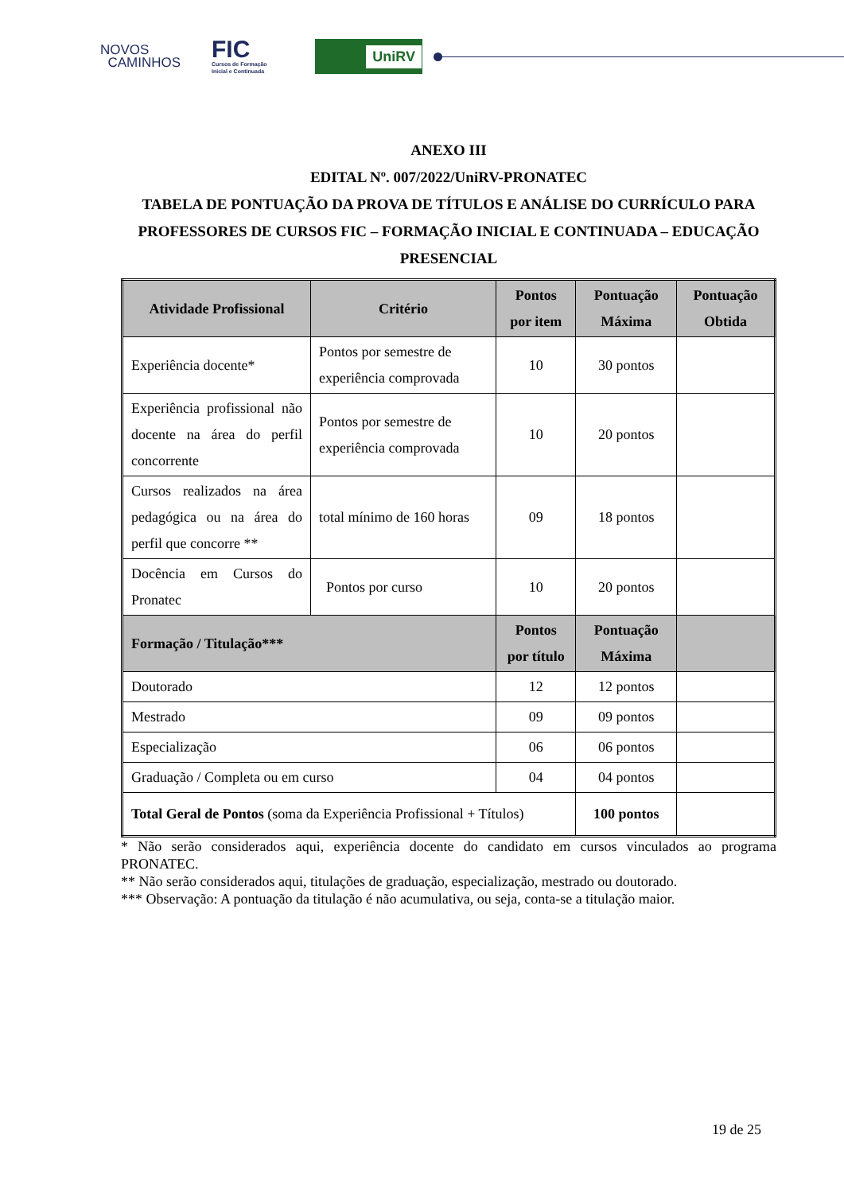NOVOS
CAMINHOS
FIC
Cursos de Formação
Inicial e Continuada
UniRV
ANEXO III
EDITAL Nº. 007/2022/UniRV-PRONATEC
TABELA DE PONTUAÇÃO DA PROVA DE TÍTULOS E ANÁLISE DO CURRÍCULO PARA PROFESSORES DE CURSOS FIC – FORMAÇÃO INICIAL E CONTINUADA – EDUCAÇÃO PRESENCIAL
| Atividade Profissional | Critério | Pontos por item | Pontuação Máxima | Pontuação Obtida |
| --- | --- | --- | --- | --- |
| Experiência docente* | Pontos por semestre de experiência comprovada | 10 | 30 pontos | |
| Experiência profissional não docente na área do perfil concorrente | Pontos por semestre de experiência comprovada | 10 | 20 pontos | |
| Cursos realizados na área pedagógica ou na área do perfil que concorre ** | total mínimo de 160 horas | 09 | 18 pontos | |
| Docência em Cursos do Pronatec | Pontos por curso | 10 | 20 pontos | |
| Formação / Titulação*** | | Pontos por título | Pontuação Máxima | |
| Doutorado | | 12 | 12 pontos | |
| Mestrado | | 09 | 09 pontos | |
| Especialização | | 06 | 06 pontos | |
| Graduação / Completa ou em curso | | 04 | 04 pontos | |
| Total Geral de Pontos (soma da Experiência Profissional + Títulos) | | | 100 pontos | |
* Não serão considerados aqui, experiência docente do candidato em cursos vinculados ao programa PRONATEC.
** Não serão considerados aqui, titulações de graduação, especialização, mestrado ou doutorado.
*** Observação: A pontuação da titulação é não acumulativa, ou seja, conta-se a titulação maior.
19 de 25